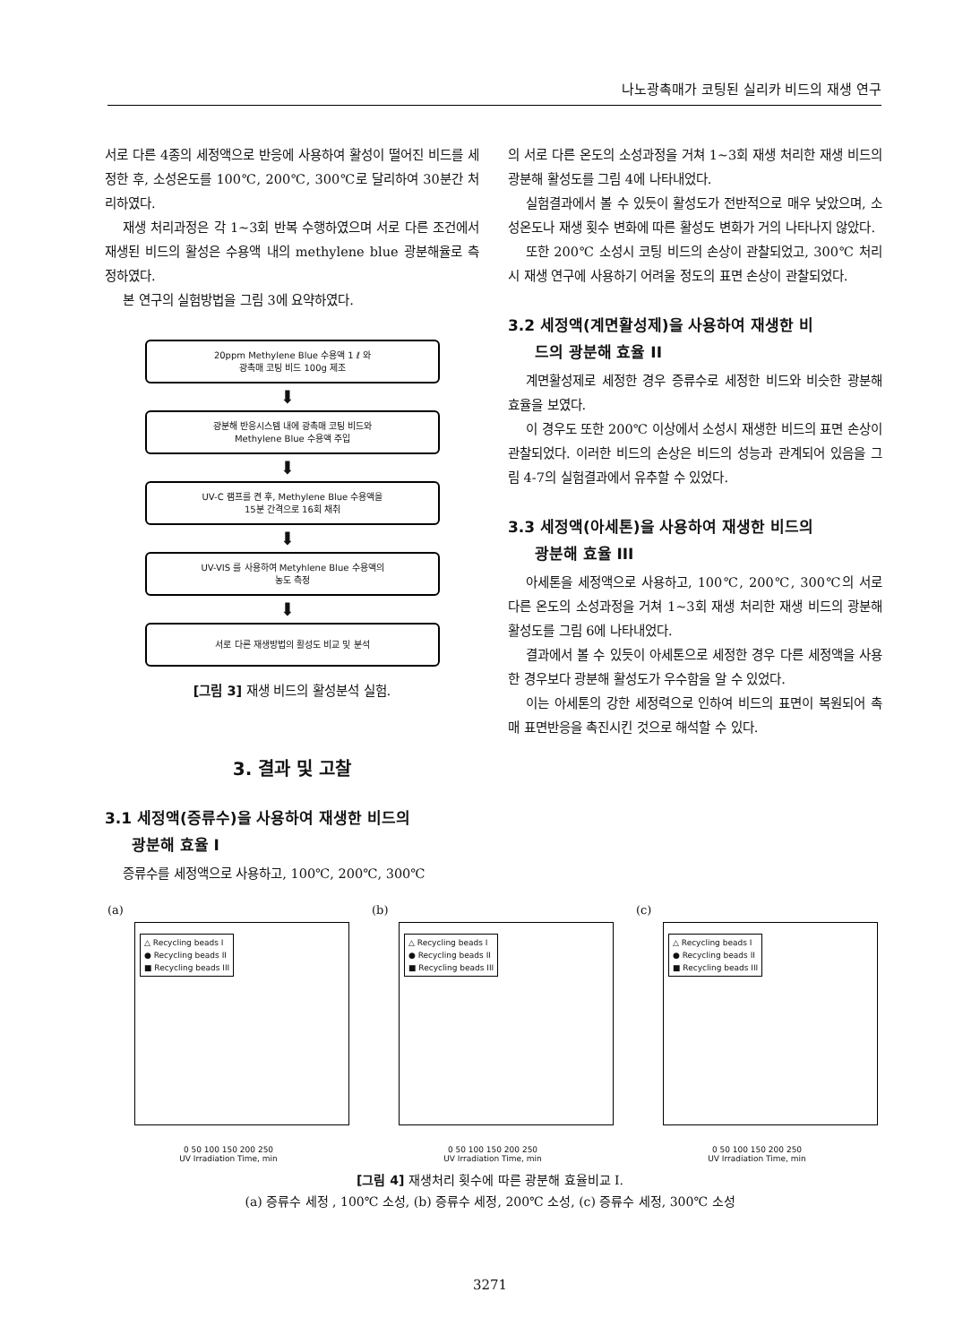나노광촉매가 코팅된 실리카 비드의 재생 연구
서로 다른 4종의 세정액으로 반응에 사용하여 활성이 떨어진 비드를 세정한 후, 소성온도를 100℃, 200℃, 300℃로 달리하여 30분간 처리하였다.
재생 처리과정은 각 1~3회 반복 수행하였으며 서로 다른 조건에서 재생된 비드의 활성은 수용액 내의 methylene blue 광분해율로 측정하였다.
본 연구의 실험방법을 그림 3에 요약하였다.
20ppm Methylene Blue 수용액 1 ℓ 와
광촉매 코팅 비드 100g 제조
⬇
광분해 반응시스템 내에 광촉매 코팅 비드와
Methylene Blue 수용액 주입
⬇
UV-C 램프를 켠 후, Methylene Blue 수용액을
15분 간격으로 16회 채취
⬇
UV-VIS 를 사용하여 Metyhlene Blue 수용액의
농도 측정
⬇
서로 다른 재생방법의 활성도 비교 및 분석
[그림 3] 재생 비드의 활성분석 실험.
3. 결과 및 고찰
3.1 세정액(증류수)을 사용하여 재생한 비드의
광분해 효율 I
증류수를 세정액으로 사용하고, 100℃, 200℃, 300℃
의 서로 다른 온도의 소성과정을 거쳐 1~3회 재생 처리한 재생 비드의 광분해 활성도를 그림 4에 나타내었다.
실험결과에서 볼 수 있듯이 활성도가 전반적으로 매우 낮았으며, 소성온도나 재생 횟수 변화에 따른 활성도 변화가 거의 나타나지 않았다.
또한 200℃ 소성시 코팅 비드의 손상이 관찰되었고, 300℃ 처리시 재생 연구에 사용하기 어려울 정도의 표면 손상이 관찰되었다.
3.2 세정액(계면활성제)을 사용하여 재생한 비
드의 광분해 효율 II
계면활성제로 세정한 경우 증류수로 세정한 비드와 비슷한 광분해 효율을 보였다.
이 경우도 또한 200℃ 이상에서 소성시 재생한 비드의 표면 손상이 관찰되었다. 이러한 비드의 손상은 비드의 성능과 관계되어 있음을 그림 4-7의 실험결과에서 유추할 수 있었다.
3.3 세정액(아세톤)을 사용하여 재생한 비드의
광분해 효율 III
아세톤을 세정액으로 사용하고, 100℃, 200℃, 300℃의 서로 다른 온도의 소성과정을 거쳐 1~3회 재생 처리한 재생 비드의 광분해 활성도를 그림 6에 나타내었다.
결과에서 볼 수 있듯이 아세톤으로 세정한 경우 다른 세정액을 사용한 경우보다 광분해 활성도가 우수함을 알 수 있었다.
이는 아세톤의 강한 세정력으로 인하여 비드의 표면이 복원되어 촉매 표면반응을 촉진시킨 것으로 해석할 수 있다.
(a)
△ Recycling beads I
● Recycling beads II
■ Recycling beads III
0 50 100 150 200 250
UV Irradiation Time, min
(b)
△ Recycling beads I
● Recycling beads II
■ Recycling beads III
0 50 100 150 200 250
UV Irradiation Time, min
(c)
△ Recycling beads I
● Recycling beads II
■ Recycling beads III
0 50 100 150 200 250
UV Irradiation Time, min
[그림 4] 재생처리 횟수에 따른 광분해 효율비교 Ⅰ.
(a) 증류수 세정 , 100℃ 소성, (b) 증류수 세정, 200℃ 소성, (c) 증류수 세정, 300℃ 소성
3271